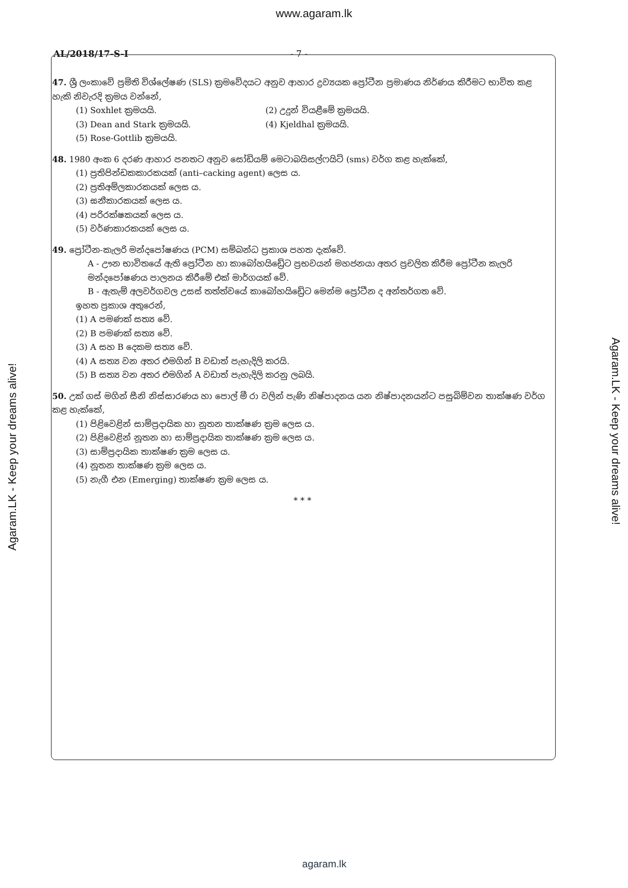www.agaram.lk
AL/2018/17-S-I - 7 -
47. ශ්‍රී ලංකාවේ ප්‍රමිති විශ්ලේෂණ (SLS) ක්‍රමවේදයට අනුව ආහාර ද්‍රව්‍යයක ප්‍රෝටීන ප්‍රමාණය නිර්ණය කිරීමට භාවිත කළ හැකි නිවැරදි ක්‍රමය වන්නේ,
(1) Soxhlet ක්‍රමයයි. (2) උදුන් වියළීමේ ක්‍රමයයි. (3) Dean and Stark ක්‍රමයයි. (4) Kjeldhal ක්‍රමයයි. (5) Rose-Gottlib ක්‍රමයයි.
48. 1980 අංක 6 දරණ ආහාර පනතට අනුව සෝඩියම් මෙටාබයිසල්ෆයිට් (sms) වර්ග කළ හැක්කේ,
(1) ප්‍රතිපින්ඩකකාරකයක් (anti–cacking agent) ලෙස ය.
(2) ප්‍රතිඅම්ලකාරකයක් ලෙස ය.
(3) ඝනීකාරකයක් ලෙස ය.
(4) පරිරක්ෂකයක් ලෙස ය.
(5) වර්ණකාරකයක් ලෙස ය.
49. ප්‍රෝටීන-කැලරි මන්දපෝෂණය (PCM) සම්බන්ධ ප්‍රකාශ පහත දැක්වේ.
A - ඌන භාවිතයේ ඇති ප්‍රෝටීන හා කාබෝහයිඩ්‍රේට ප්‍රභවයන් මහජනයා අතර ප්‍රචලිත කිරීම ප්‍රෝටීන කැලරි මන්දපෝෂණය පාලනය කිරීමේ එක් මාර්ගයක් වේ.
B - ඇතැම් අලවර්ගවල උසස් තත්ත්වයේ කාබෝහයිඩ්‍රේට මෙන්ම ප්‍රෝටීන ද අන්තර්ගත වේ.
ඉහත ප්‍රකාශ අතුරෙන්,
(1) A පමණක් සත්‍ය වේ.
(2) B පමණක් සත්‍ය වේ.
(3) A සහ B දෙකම සත්‍ය වේ.
(4) A සත්‍ය වන අතර එමගින් B වඩාත් පැහැදිලි කරයි.
(5) B සත්‍ය වන අතර එමගින් A වඩාත් පැහැදිලි කරනු ලබයි.
50. උක් ගස් මගින් සීනි නිස්සාරණය හා පොල් මී රා වලින් පැණි නිෂ්පාදනය යන නිෂ්පාදනයන්ට පසුබිම්වන තාක්ෂණ වර්ග කළ හැක්කේ,
(1) පිළිවෙළින් සාම්ප්‍රදායික හා නූතන තාක්ෂණ ක්‍රම ලෙස ය.
(2) පිළිවෙළින් නූතන හා සාම්ප්‍රදායික තාක්ෂණ ක්‍රම ලෙස ය.
(3) සාම්ප්‍රදායික තාක්ෂණ ක්‍රම ලෙස ය.
(4) නූතන තාක්ෂණ ක්‍රම ලෙස ය.
(5) නැගී එන (Emerging) තාක්ෂණ ක්‍රම ලෙස ය.
* * *
Agaram.LK - Keep your dreams alive!
Agaram.LK - Keep your dreams alive!
agaram.lk